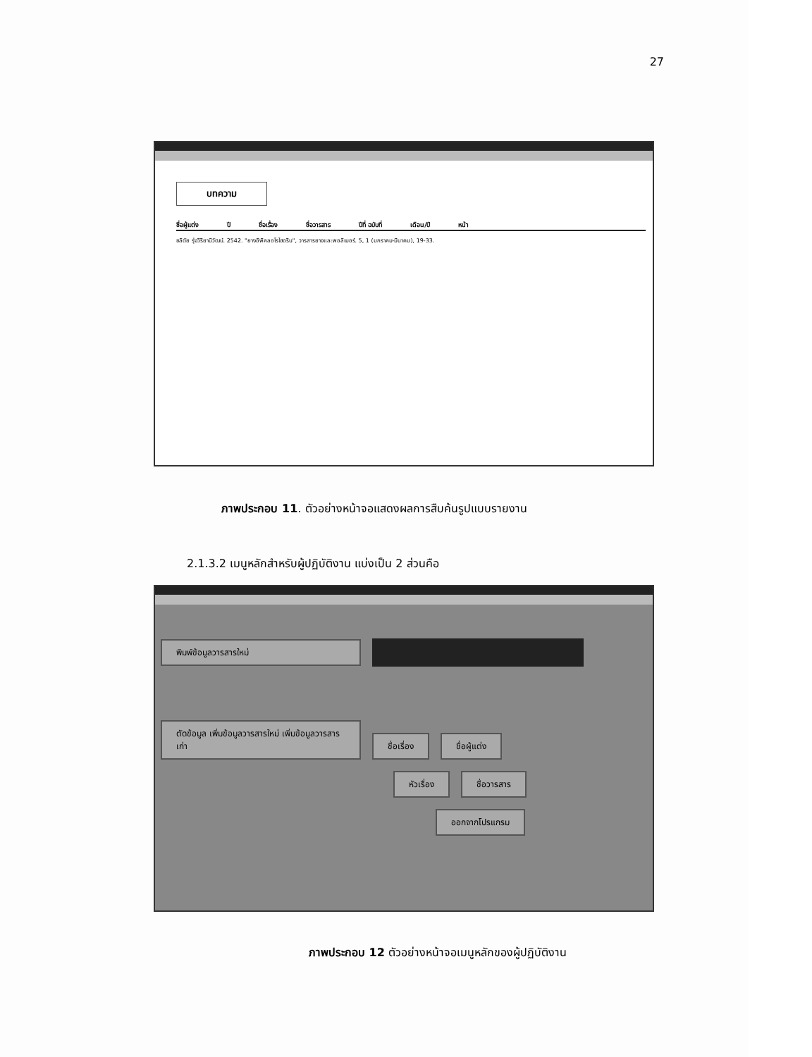27
บทความ
ชื่อผู้แต่ง ปี ชื่อเรื่อง ชื่อวารสาร ปีที่ ฉบับที่ เดือน/ปี หน้า
ชลิตัย รุ่งวิริยานิวัฒน์. 2542. "ยางอิพิคลอโรไฮดริน", วารสารยางและพอลิเมอร์. 5, 1 (มกราคม-มีนาคม), 19-33.
ภาพประกอบ 11. ตัวอย่างหน้าจอแสดงผลการสืบค้นรูปแบบรายงาน
2.1.3.2 เมนูหลักสำหรับผู้ปฏิบัติงาน แบ่งเป็น 2 ส่วนคือ
พิมพ์ข้อมูลวารสารใหม่
ตัดข้อมูล เพิ่มข้อมูลวารสารใหม่ เพิ่มข้อมูลวารสารเก่า ชื่อเรื่อง ชื่อผู้แต่ง
หัวเรื่อง ชื่อวารสาร
ออกจากโปรแกรม
ภาพประกอบ 12 ตัวอย่างหน้าจอเมนูหลักของผู้ปฏิบัติงาน